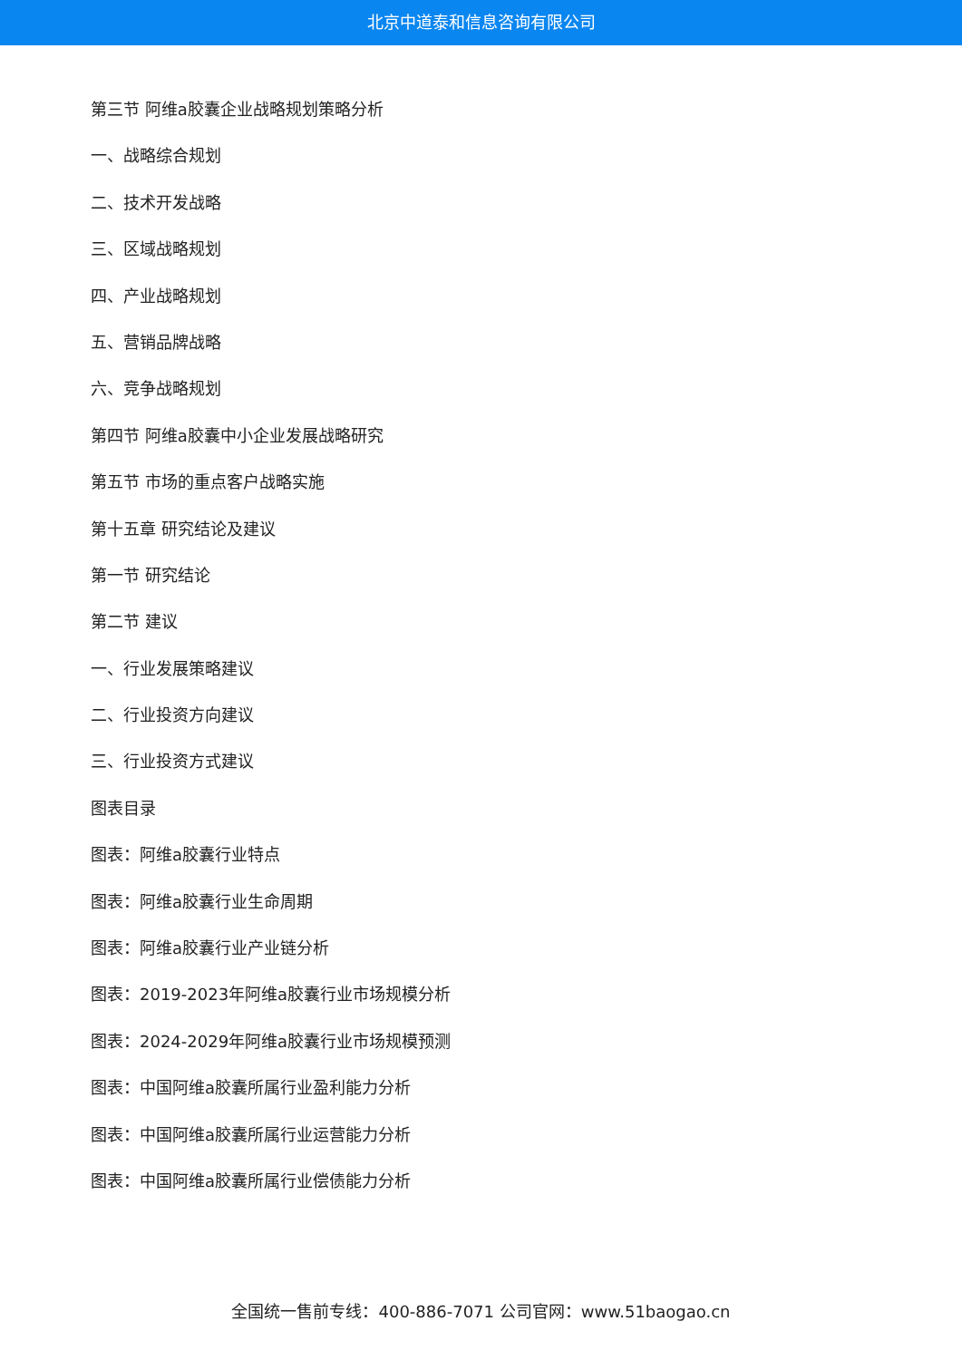北京中道泰和信息咨询有限公司
第三节 阿维a胶囊企业战略规划策略分析
一、战略综合规划
二、技术开发战略
三、区域战略规划
四、产业战略规划
五、营销品牌战略
六、竞争战略规划
第四节 阿维a胶囊中小企业发展战略研究
第五节 市场的重点客户战略实施
第十五章 研究结论及建议
第一节 研究结论
第二节 建议
一、行业发展策略建议
二、行业投资方向建议
三、行业投资方式建议
图表目录
图表：阿维a胶囊行业特点
图表：阿维a胶囊行业生命周期
图表：阿维a胶囊行业产业链分析
图表：2019-2023年阿维a胶囊行业市场规模分析
图表：2024-2029年阿维a胶囊行业市场规模预测
图表：中国阿维a胶囊所属行业盈利能力分析
图表：中国阿维a胶囊所属行业运营能力分析
图表：中国阿维a胶囊所属行业偿债能力分析
全国统一售前专线：400-886-7071 公司官网：www.51baogao.cn